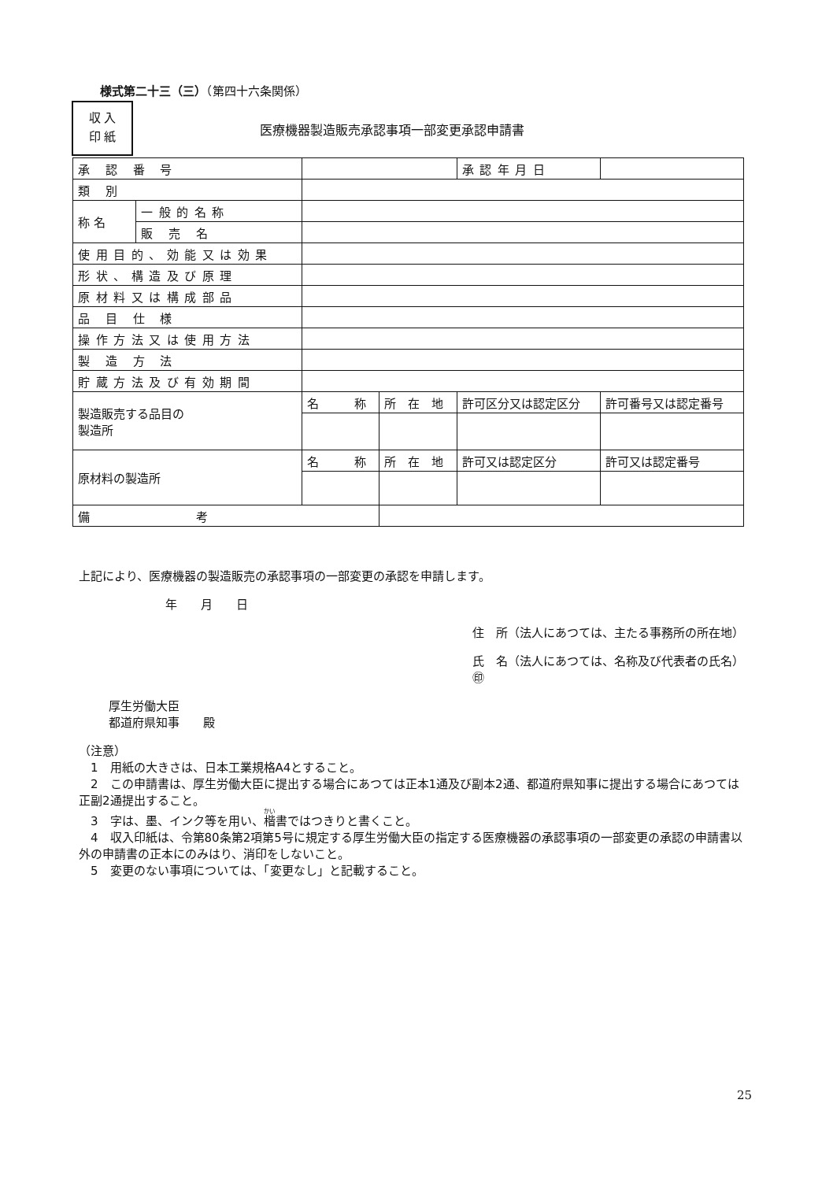様式第二十三（三）（第四十六条関係）
収 入
印 紙
医療機器製造販売承認事項一部変更承認申請書
| 承 認 番 号 | | | | 承認年月日 | |
| 類 別 | | | | | |
| 称 名 | 一般的名称 | | | | |
| | 販 売 名 | | | | |
| 使用目的、効能又は効果 | | | | | |
| 形状、構造及び原理 | | | | | |
| 原材料又は構成部品 | | | | | |
| 品 目 仕 様 | | | | | |
| 操作方法又は使用方法 | | | | | |
| 製 造 方 法 | | | | | |
| 貯蔵方法及び有効期間 | | | | | |
| 製造販売する品目の 製造所 | | 名 称 | 所 在 地 | 許可区分又は認定区分 | 許可番号又は認定番号 |
| 原材料の製造所 | | 名 称 | 所 在 地 | 許可又は認定区分 | 許可又は認定番号 |
| 備 考 | | | | | |
上記により、医療機器の製造販売の承認事項の一部変更の承認を申請します。
年　　月　　日
住　所（法人にあつては、主たる事務所の所在地）
氏　名（法人にあつては、名称及び代表者の氏名）　　　　　㊞
厚生労働大臣
都道府県知事　　殿
（注意）
　1　用紙の大きさは、日本工業規格A4とすること。
　2　この申請書は、厚生労働大臣に提出する場合にあつては正本1通及び副本2通、都道府県知事に提出する場合にあつては正副2通提出すること。
　3　字は、墨、インク等を用い、楷書ではつきりと書くこと。
　4　収入印紙は、令第80条第2項第5号に規定する厚生労働大臣の指定する医療機器の承認事項の一部変更の承認の申請書以外の申請書の正本にのみはり、消印をしないこと。
　5　変更のない事項については、「変更なし」と記載すること。
25